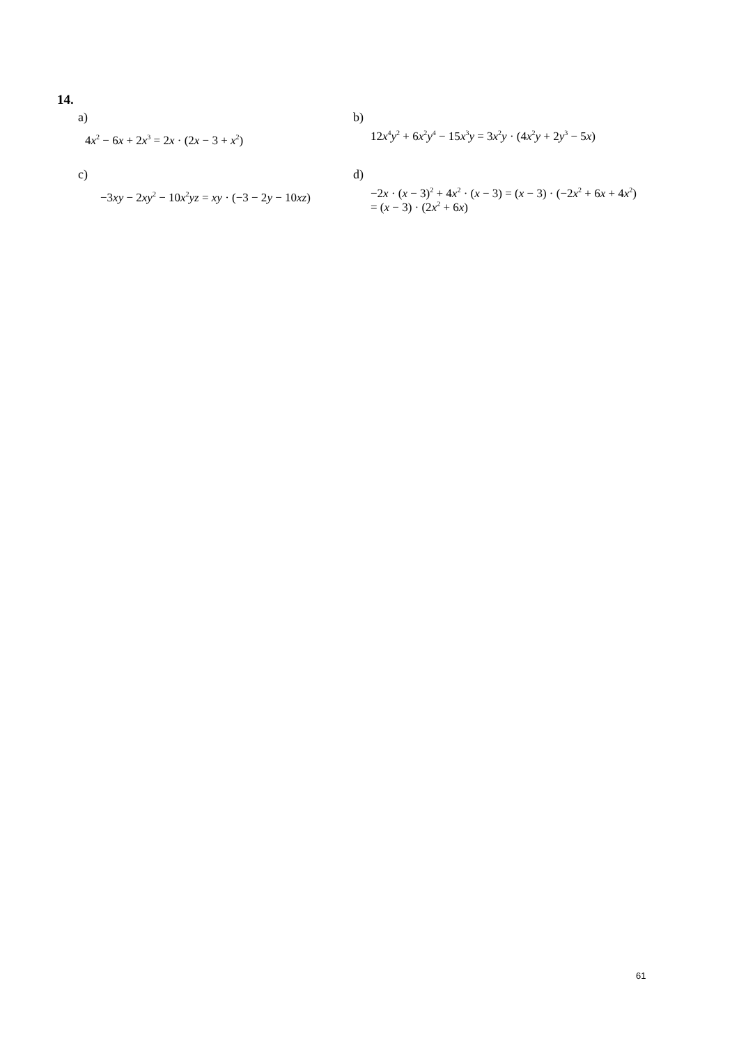14.
a)
4x<sup>2</sup> − 6x + 2x<sup>3</sup> = 2x · (2x − 3 + x<sup>2</sup>)
b)
12x<sup>4</sup>y<sup>2</sup> + 6x<sup>2</sup>y<sup>4</sup> − 15x<sup>3</sup>y = 3x<sup>2</sup>y · (4x<sup>2</sup>y + 2y<sup>3</sup> − 5x)
c)
−3xy − 2xy<sup>2</sup> − 10x<sup>2</sup>yz = xy · (−3 − 2y − 10xz)
d)
−2x · (x − 3)<sup>2</sup> + 4x<sup>2</sup> · (x − 3) = (x − 3) · (−2x<sup>2</sup> + 6x + 4x<sup>2</sup>)
= (x − 3) · (2x<sup>2</sup> + 6x)
61